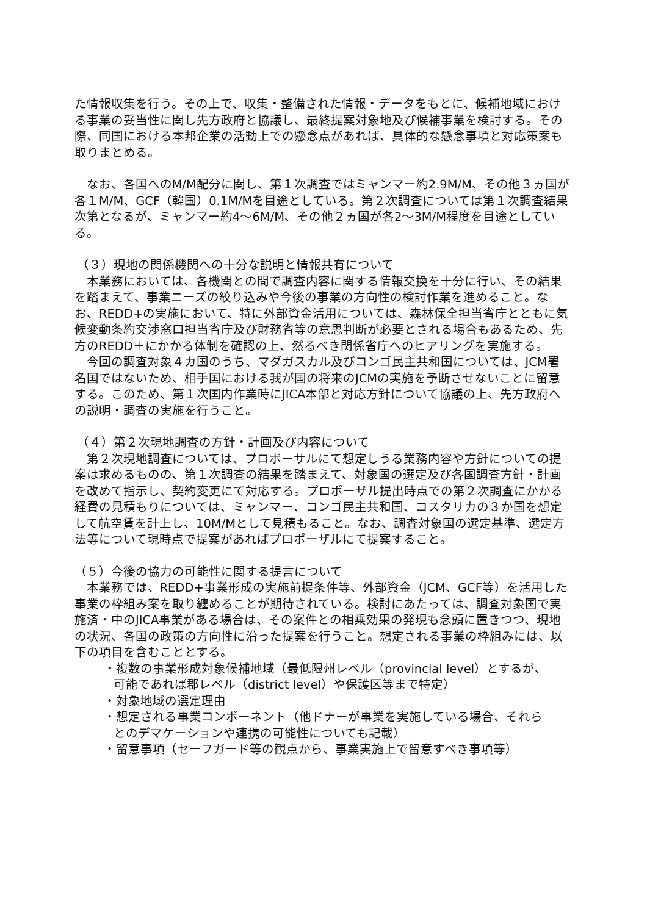た情報収集を行う。その上で、収集・整備された情報・データをもとに、候補地域における事業の妥当性に関し先方政府と協議し、最終提案対象地及び候補事業を検討する。その際、同国における本邦企業の活動上での懸念点があれば、具体的な懸念事項と対応策案も取りまとめる。
なお、各国へのM/M配分に関し、第１次調査ではミャンマー約2.9M/M、その他３ヵ国が各１M/M、GCF（韓国）0.1M/Mを目途としている。第２次調査については第１次調査結果次第となるが、ミャンマー約4～6M/M、その他２ヵ国が各2～3M/M程度を目途としている。
（３）現地の関係機関への十分な説明と情報共有について
本業務においては、各機関との間で調査内容に関する情報交換を十分に行い、その結果を踏まえて、事業ニーズの絞り込みや今後の事業の方向性の検討作業を進めること。なお、REDD+の実施において、特に外部資金活用については、森林保全担当省庁とともに気候変動条約交渉窓口担当省庁及び財務省等の意思判断が必要とされる場合もあるため、先方のREDD＋にかかる体制を確認の上、然るべき関係省庁へのヒアリングを実施する。
今回の調査対象４カ国のうち、マダガスカル及びコンゴ民主共和国については、JCM署名国ではないため、相手国における我が国の将来のJCMの実施を予断させないことに留意する。このため、第１次国内作業時にJICA本部と対応方針について協議の上、先方政府への説明・調査の実施を行うこと。
（４）第２次現地調査の方針・計画及び内容について
第２次現地調査については、プロポーサルにて想定しうる業務内容や方針についての提案は求めるものの、第１次調査の結果を踏まえて、対象国の選定及び各国調査方針・計画を改めて指示し、契約変更にて対応する。プロポーザル提出時点での第２次調査にかかる経費の見積もりについては、ミャンマー、コンゴ民主共和国、コスタリカの３か国を想定して航空賃を計上し、10M/Mとして見積もること。なお、調査対象国の選定基準、選定方法等について現時点で提案があればプロポーザルにて提案すること。
（５）今後の協力の可能性に関する提言について
本業務では、REDD+事業形成の実施前提条件等、外部資金（JCM、GCF等）を活用した事業の枠組み案を取り纏めることが期待されている。検討にあたっては、調査対象国で実施済・中のJICA事業がある場合は、その案件との相乗効果の発現も念頭に置きつつ、現地の状況、各国の政策の方向性に沿った提案を行うこと。想定される事業の枠組みには、以下の項目を含むこととする。
・複数の事業形成対象候補地域（最低限州レベル（provincial level）とするが、
可能であれば郡レベル（district level）や保護区等まで特定）
・対象地域の選定理由
・想定される事業コンポーネント（他ドナーが事業を実施している場合、それら
とのデマケーションや連携の可能性についても記載）
・留意事項（セーフガード等の観点から、事業実施上で留意すべき事項等）